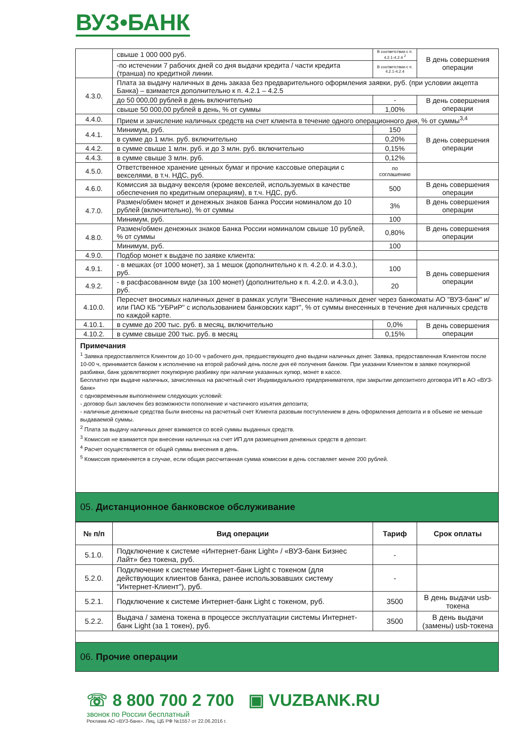ВУЗ•БАНК
| | свыше 1 000 000 руб. | В соответствии с п. 4.2.1-4.2.4 <sup>2</sup> | В день совершения операции |
| | -по истечении 7 рабочих дней со дня выдачи кредита / части кредита (транша) по кредитной линии. | В соответствии с п. 4.2.1-4.2.4 | |
| 4.3.0. | Плата за выдачу наличных в день заказа без предварительного оформления заявки, руб. (при условии акцепта Банка) – взимается дополнительно к п. 4.2.1 – 4.2.5 | | |
| | до 50 000,00 рублей в день включительно | - | В день совершения операции |
| | свыше 50 000,00 рублей в день, % от суммы | 1,00% | |
| 4.4.0. | Прием и зачисление наличных средств на счет клиента в течение одного операционного дня, % от суммы<sup>3,4</sup> | | |
| 4.4.1. | Минимум, руб. | 150 | В день совершения операции |
| | в сумме до 1 млн. руб. включительно | 0,20% | |
| 4.4.2. | в сумме свыше 1 млн. руб. и до 3 млн. руб. включительно | 0,15% | |
| 4.4.3. | в сумме свыше 3 млн. руб. | 0,12% | |
| 4.5.0. | Ответственное хранение ценных бумаг и прочие кассовые операции с векселями, в т.ч. НДС, руб. | по соглашению | |
| 4.6.0. | Комиссия за выдачу векселя (кроме векселей, используемых в качестве обеспечения по кредитным операциям), в т.ч. НДС, руб. | 500 | В день совершения операции |
| 4.7.0. | Размен/обмен монет и денежных знаков Банка России номиналом до 10 рублей (включительно), % от суммы | 3% | В день совершения операции |
| | Минимум, руб. | 100 | |
| 4.8.0. | Размен/обмен денежных знаков Банка России номиналом свыше 10 рублей, % от суммы | 0,80% | В день совершения операции |
| | Минимум, руб. | 100 | |
| 4.9.0. | Подбор монет к выдаче по заявке клиента: | | |
| 4.9.1. | - в мешках (от 1000 монет), за 1 мешок (дополнительно к п. 4.2.0. и 4.3.0.), руб. | 100 | В день совершения операции |
| 4.9.2. | - в расфасованном виде (за 100 монет) (дополнительно к п. 4.2.0. и 4.3.0.), руб. | 20 | |
| 4.10.0. | Пересчет вносимых наличных денег в рамках услуги "Внесение наличных денег через банкоматы АО "ВУЗ-банк" и/или ПАО КБ "УБРиР" с использованием банковских карт", % от суммы внесенных в течение дня наличных средств по каждой карте. | | |
| 4.10.1. | в сумме до 200 тыс. руб. в месяц, включительно | 0,0% | В день совершения операции |
| 4.10.2. | в сумме свыше 200 тыс. руб. в месяц | 0,15% | |
Примечания
<sup>1</sup> Заявка предоставляется Клиентом до 10-00 ч рабочего дня, предшествующего дню выдачи наличных денег. Заявка, предоставленная Клиентом после 10-00 ч, принимается банком к исполнению на второй рабочий день после дня её получения банком. При указании Клиентом в заявке покупюрной разбивки, банк удовлетворяет покупюрную разбивку при наличии указанных купюр, монет в кассе.
Бесплатно при выдаче наличных, зачисленных на расчетный счет Индивидуального предпринимателя, при закрытии депозитного договора ИП в АО «ВУЗ-банк»
с одновременным выполнением следующих условий:
- договор был заключен без возможности пополнение и частичного изъятия депозита;
- наличные денежные средства были внесены на расчетный счет Клиента разовым поступлением в день оформления депозита и в объеме не меньше выдаваемой суммы.
<sup>2</sup> Плата за выдачу наличных денег взимается со всей суммы выданных средств.
<sup>3</sup> Комиссия не взимается при внесении наличных на счет ИП для размещения денежных средств в депозит.
<sup>4</sup> Расчет осуществляется от общей суммы внесения в день.
<sup>5</sup> Комиссия применяется в случае, если общая рассчитанная сумма комиссии в день составляет менее 200 рублей.
05. Дистанционное банковское обслуживание
| № п/п | Вид операции | Тариф | Срок оплаты |
| --- | --- | --- | --- |
| 5.1.0. | Подключение к системе «Интернет-банк Light» / «ВУЗ-банк Бизнес Лайт» без токена, руб. | - | |
| 5.2.0. | Подключение к системе Интернет-банк Light с токеном (для действующих клиентов банка, ранее использовавших систему "Интернет-Клиент"), руб. | - | |
| 5.2.1. | Подключение к системе Интернет-банк Light с токеном, руб. | 3500 | В день выдачи usb-токена |
| 5.2.2. | Выдача / замена токена в процессе эксплуатации системы Интернет-банк Light (за 1 токен), руб. | 3500 | В день выдачи (замены) usb-токена |
06. Прочие операции
☏ 8 800 700 2 700 ▣ VUZBANK.RU
звонок по России бесплатный
Реклама АО «ВУЗ-банк». Лиц. ЦБ РФ №1557 от 22.06.2016 г.